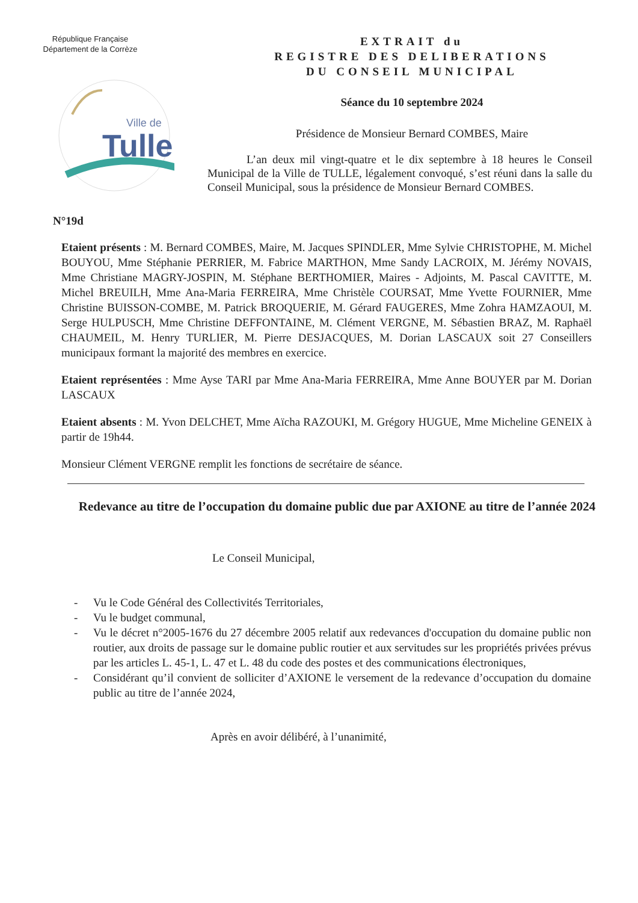République Française
Département de la Corrèze
Ville de
Tulle
EXTRAIT du
REGISTRE DES DELIBERATIONS
DU CONSEIL MUNICIPAL
Séance du 10 septembre 2024
Présidence de Monsieur Bernard COMBES, Maire
L’an deux mil vingt-quatre et le dix septembre à 18 heures le Conseil Municipal de la Ville de TULLE, légalement convoqué, s’est réuni dans la salle du Conseil Municipal, sous la présidence de Monsieur Bernard COMBES.
N°19d
Etaient présents : M. Bernard COMBES, Maire, M. Jacques SPINDLER, Mme Sylvie CHRISTOPHE, M. Michel BOUYOU, Mme Stéphanie PERRIER, M. Fabrice MARTHON, Mme Sandy LACROIX, M. Jérémy NOVAIS, Mme Christiane MAGRY-JOSPIN, M. Stéphane BERTHOMIER, Maires - Adjoints, M. Pascal CAVITTE, M. Michel BREUILH, Mme Ana-Maria FERREIRA, Mme Christèle COURSAT, Mme Yvette FOURNIER, Mme Christine BUISSON-COMBE, M. Patrick BROQUERIE, M. Gérard FAUGERES, Mme Zohra HAMZAOUI, M. Serge HULPUSCH, Mme Christine DEFFONTAINE, M. Clément VERGNE, M. Sébastien BRAZ, M. Raphaël CHAUMEIL, M. Henry TURLIER, M. Pierre DESJACQUES, M. Dorian LASCAUX soit 27 Conseillers municipaux formant la majorité des membres en exercice.
Etaient représentées : Mme Ayse TARI par Mme Ana-Maria FERREIRA, Mme Anne BOUYER par M. Dorian LASCAUX
Etaient absents : M. Yvon DELCHET, Mme Aïcha RAZOUKI, M. Grégory HUGUE, Mme Micheline GENEIX à partir de 19h44.
Monsieur Clément VERGNE remplit les fonctions de secrétaire de séance.
Redevance au titre de l’occupation du domaine public due par AXIONE au titre de l’année 2024
Le Conseil Municipal,
- Vu le Code Général des Collectivités Territoriales,
- Vu le budget communal,
- Vu le décret n°2005-1676 du 27 décembre 2005 relatif aux redevances d'occupation du domaine public non routier, aux droits de passage sur le domaine public routier et aux servitudes sur les propriétés privées prévus par les articles L. 45-1, L. 47 et L. 48 du code des postes et des communications électroniques,
- Considérant qu’il convient de solliciter d’AXIONE le versement de la redevance d’occupation du domaine public au titre de l’année 2024,
Après en avoir délibéré, à l’unanimité,